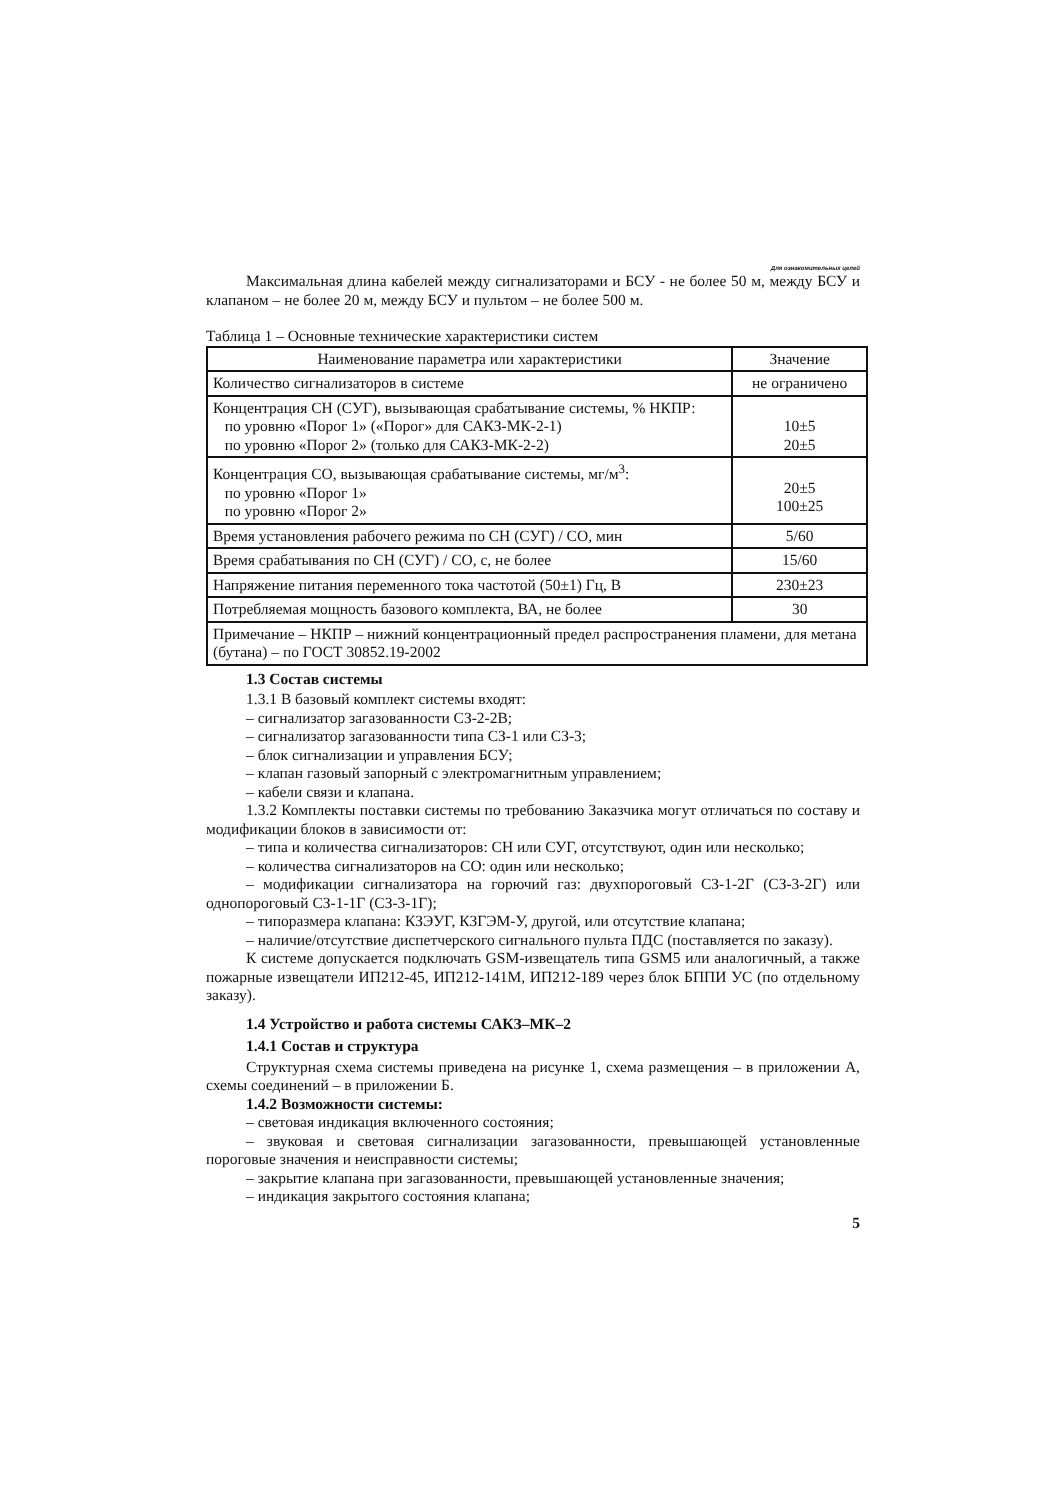Для ознакомительных целей
Максимальная длина кабелей между сигнализаторами и БСУ - не более 50 м, между БСУ и клапаном – не более 20 м, между БСУ и пультом – не более 500 м.
Таблица 1 – Основные технические характеристики систем
| Наименование параметра или характеристики | Значение |
| --- | --- |
| Количество сигнализаторов в системе | не ограничено |
| Концентрация СН (СУГ), вызывающая срабатывание системы, % НКПР: по уровню «Порог 1» («Порог» для САКЗ-МК-2-1) по уровню «Порог 2» (только для САКЗ-МК-2-2) | 10±5 20±5 |
| Концентрация СО, вызывающая срабатывание системы, мг/м<sup>3</sup>: по уровню «Порог 1» по уровню «Порог 2» | 20±5 100±25 |
| Время установления рабочего режима по СН (СУГ) / СО, мин | 5/60 |
| Время срабатывания по СН (СУГ) / СО, с, не более | 15/60 |
| Напряжение питания переменного тока частотой (50±1) Гц, В | 230±23 |
| Потребляемая мощность базового комплекта, ВА, не более | 30 |
| Примечание – НКПР – нижний концентрационный предел распространения пламени, для метана (бутана) – по ГОСТ 30852.19-2002 | |
1.3 Состав системы
1.3.1 В базовый комплект системы входят:
– сигнализатор загазованности СЗ-2-2В;
– сигнализатор загазованности типа СЗ-1 или СЗ-3;
– блок сигнализации и управления БСУ;
– клапан газовый запорный с электромагнитным управлением;
– кабели связи и клапана.
1.3.2 Комплекты поставки системы по требованию Заказчика могут отличаться по составу и модификации блоков в зависимости от:
– типа и количества сигнализаторов: СН или СУГ, отсутствуют, один или несколько;
– количества сигнализаторов на СО: один или несколько;
– модификации сигнализатора на горючий газ: двухпороговый СЗ-1-2Г (СЗ-3-2Г) или однопороговый СЗ-1-1Г (СЗ-3-1Г);
– типоразмера клапана: КЗЭУГ, КЗГЭМ-У, другой, или отсутствие клапана;
– наличие/отсутствие диспетчерского сигнального пульта ПДС (поставляется по заказу).
К системе допускается подключать GSM-извещатель типа GSM5 или аналогичный, а также пожарные извещатели ИП212-45, ИП212-141М, ИП212-189 через блок БППИ УС (по отдельному заказу).
1.4 Устройство и работа системы САКЗ–МК–2
1.4.1 Состав и структура
Структурная схема системы приведена на рисунке 1, схема размещения – в приложении А, схемы соединений – в приложении Б.
1.4.2 Возможности системы:
– световая индикация включенного состояния;
– звуковая и световая сигнализации загазованности, превышающей установленные пороговые значения и неисправности системы;
– закрытие клапана при загазованности, превышающей установленные значения;
– индикация закрытого состояния клапана;
5